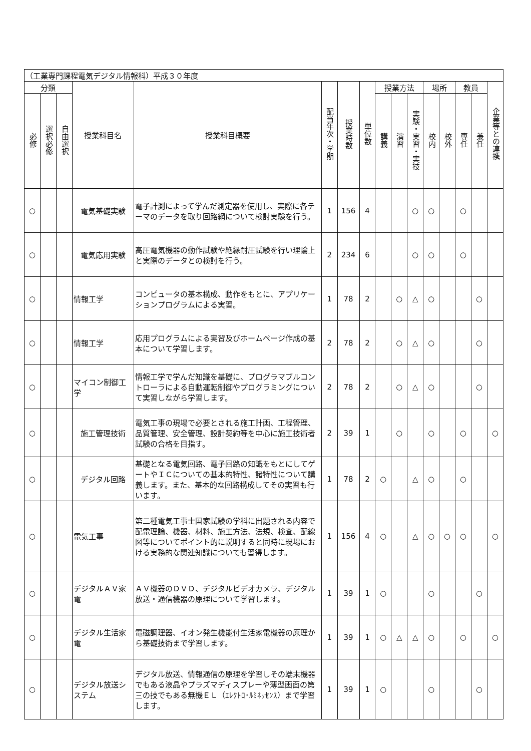| （工業専門課程電気デジタル情報科）平成３０年度 | | | | | | | | | | | | | | | |
| 分類 | | | 授業科目名 | 授業科目概要 | 配当年次・学期 | 授業時数 | 単位数 | 授業方法 | | | 場所 | | 教員 | | 企業等との連携 |
| 必修 | 選択必修 | 自由選択 | | | | | | 講義 | 演習 | 実験・実習・実技 | 校内 | 校外 | 専任 | 兼任 | |
| ○ | | | 電気基礎実験 | 電子計測によって学んだ測定器を使用し、実際に各テーマのデータを取り回路網について検討実験を行う。 | 1 | 156 | 4 | | | ○ | ○ | | ○ | | |
| ○ | | | 電気応用実験 | 高圧電気機器の動作試験や絶縁耐圧試験を行い理論上と実際のデータとの検討を行う。 | 2 | 234 | 6 | | | ○ | ○ | | ○ | | |
| ○ | | | 情報工学 | コンピュータの基本構成、動作をもとに、アプリケーションプログラムによる実習。 | 1 | 78 | 2 | | ○ | △ | ○ | | | ○ | |
| ○ | | | 情報工学 | 応用プログラムによる実習及びホームページ作成の基本について学習します。 | 2 | 78 | 2 | | ○ | △ | ○ | | | ○ | |
| ○ | | | マイコン制御工 学 | 情報工学で学んだ知識を基礎に、プログラマブルコントローラによる自動運転制御やプログラミングについて実習しながら学習します。 | 2 | 78 | 2 | | ○ | △ | ○ | | | ○ | |
| ○ | | | 施工管理技術 | 電気工事の現場で必要とされる施工計画、工程管理、品質管理、安全管理、設計契約等を中心に施工技術者試験の合格を目指す。 | 2 | 39 | 1 | | ○ | | ○ | | ○ | | ○ |
| ○ | | | デジタル回路 | 基礎となる電気回路、電子回路の知識をもとにしてゲートやＩＣについての基本的特性、諸特性について講義します。また、基本的な回路構成してその実習も行います。 | 1 | 78 | 2 | ○ | | △ | ○ | | ○ | | |
| ○ | | | 電気工事 | 第二種電気工事士国家試験の学科に出題される内容で配電理論、機器、材料、施工方法、法規、検査、配線図等についてポイント的に説明すると同時に現場における実務的な関連知識についても習得します。 | 1 | 156 | 4 | ○ | | △ | ○ | ○ | ○ | | ○ |
| ○ | | | デジタルＡＶ家電 | ＡＶ機器のＤＶＤ、デジタルビデオカメラ、デジタル放送・通信機器の原理について学習します。 | 1 | 39 | 1 | ○ | | | ○ | | | ○ | |
| ○ | | | デジタル生活家電 | 電磁調理器、イオン発生機能付生活家電機器の原理から基礎技術まで学習します。 | 1 | 39 | 1 | ○ | △ | △ | ○ | | ○ | | ○ |
| ○ | | | デジタル放送システム | デジタル放送、情報通信の原理を学習しその端末機器でもある液晶やプラズマディスプレーや薄型画面の第三の技でもある無機ＥＬ（ｴﾚｸﾄﾛ･ﾙﾐﾈｯｾﾝｽ）まで学習します。 | 1 | 39 | 1 | ○ | | | ○ | | | ○ | |